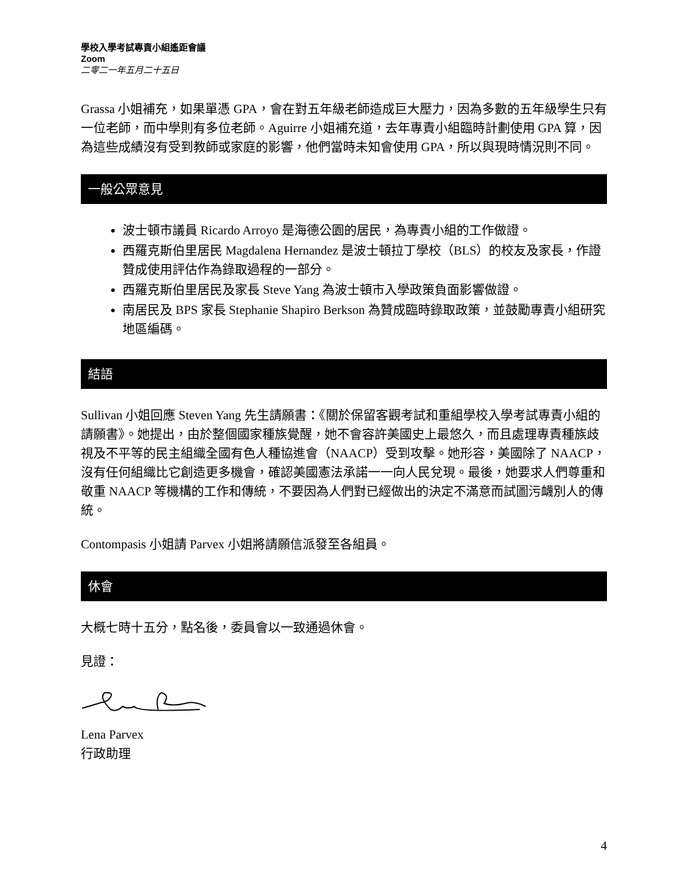學校入學考試專責小組遙距會議
Zoom
二零二一年五月二十五日
Grassa 小姐補充，如果單憑 GPA，會在對五年級老師造成巨大壓力，因為多數的五年級學生只有一位老師，而中學則有多位老師。Aguirre 小姐補充道，去年專責小組臨時計劃使用 GPA 算，因為這些成績沒有受到教師或家庭的影響，他們當時未知會使用 GPA，所以與現時情況則不同。
一般公眾意見
波士頓市議員 Ricardo Arroyo 是海德公園的居民，為專責小組的工作做證。
西羅克斯伯里居民 Magdalena Hernandez 是波士頓拉丁學校（BLS）的校友及家長，作證贊成使用評估作為錄取過程的一部分。
西羅克斯伯里居民及家長 Steve Yang 為波士頓市入學政策負面影響做證。
南居民及 BPS 家長 Stephanie Shapiro Berkson 為贊成臨時錄取政策，並鼓勵專責小組研究地區編碼。
結語
Sullivan 小姐回應 Steven Yang 先生請願書：《關於保留客觀考試和重組學校入學考試專責小組的請願書》。她提出，由於整個國家種族覺醒，她不會容許美國史上最悠久，而且處理專責種族歧視及不平等的民主組織全國有色人種協進會（NAACP）受到攻擊。她形容，美國除了 NAACP，沒有任何組織比它創造更多機會，確認美國憲法承諾一一向人民兌現。最後，她要求人們尊重和敬重 NAACP 等機構的工作和傳統，不要因為人們對已經做出的決定不滿意而試圖污衊別人的傳統。
Contompasis 小姐請 Parvex 小姐將請願信派發至各組員。
休會
大概七時十五分，點名後，委員會以一致通過休會。
見證：
Lena Parvex
行政助理
4